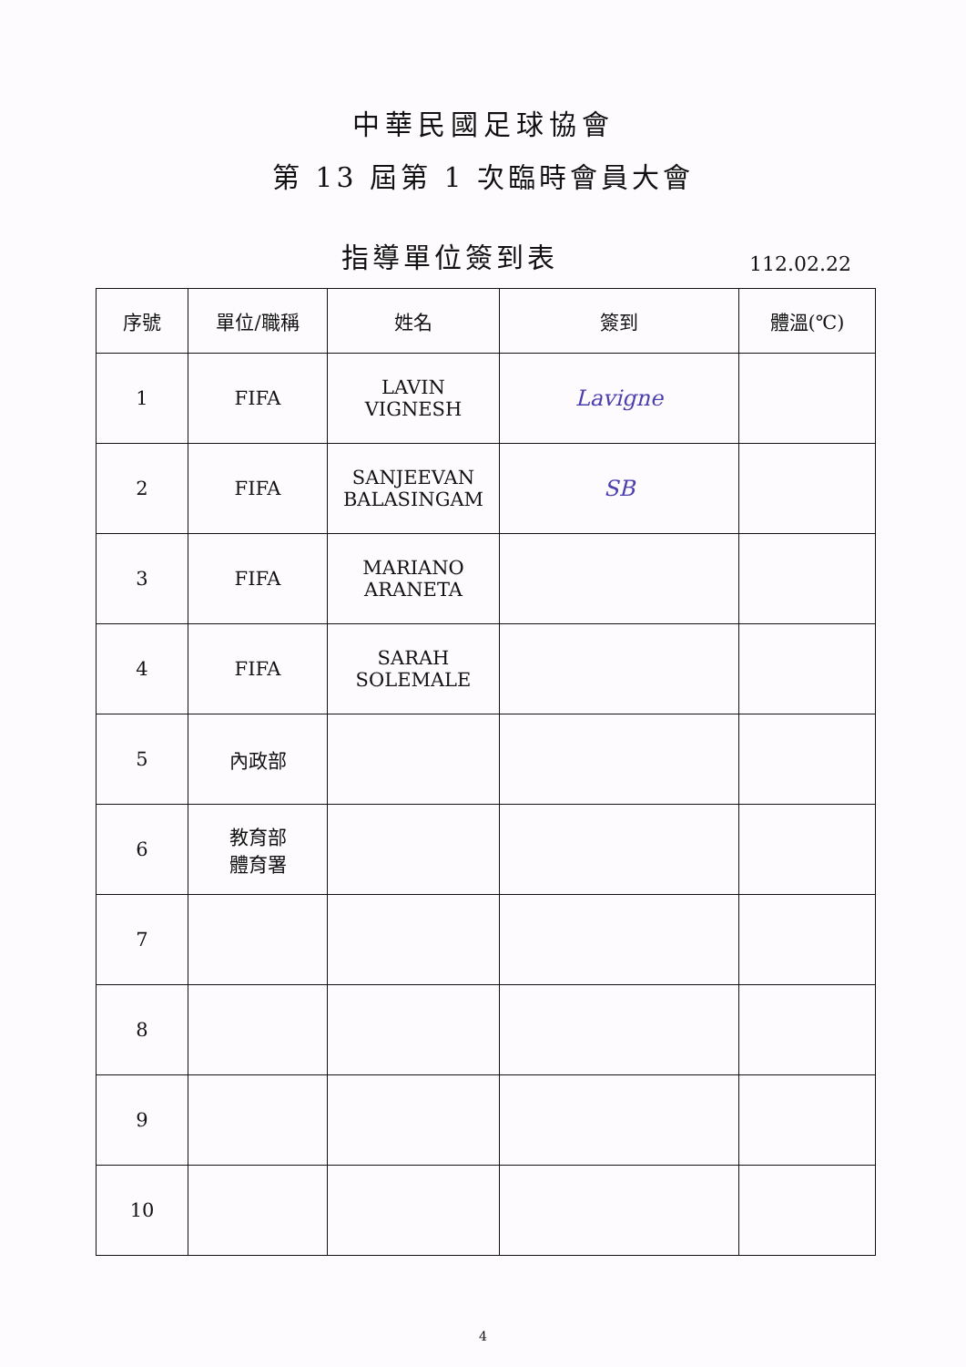中華民國足球協會
第 13 屆第 1 次臨時會員大會
指導單位簽到表
112.02.22
| 序號 | 單位/職稱 | 姓名 | 簽到 | 體溫(℃) |
| --- | --- | --- | --- | --- |
| 1 | FIFA | LAVIN VIGNESH | Lavigne | |
| 2 | FIFA | SANJEEVAN BALASINGAM | SB | |
| 3 | FIFA | MARIANO ARANETA | | |
| 4 | FIFA | SARAH SOLEMALE | | |
| 5 | 內政部 | | | |
| 6 | 教育部 體育署 | | | |
| 7 | | | | |
| 8 | | | | |
| 9 | | | | |
| 10 | | | | |
4